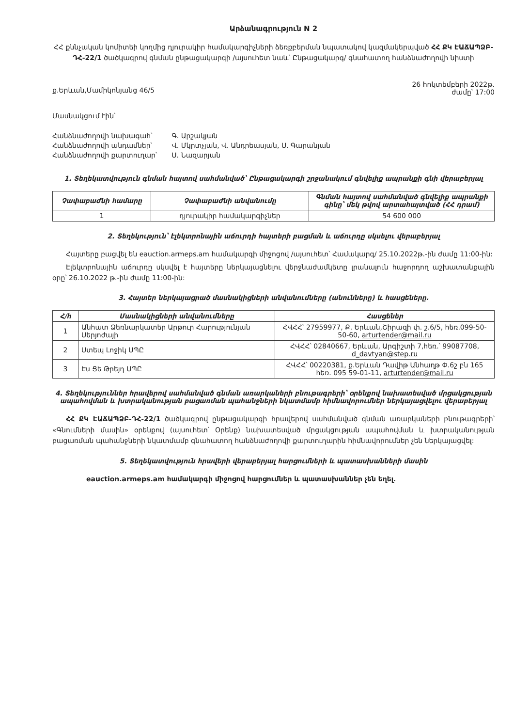Արձանագրություն N 2
ՀՀ քննչական կոմիտեի կողմից դյուրակիր համակարգիչների ձեռքբերման նպատակով կազմակերպված ՀՀ ՔԿ ԷԱՃԱՊՁԲ-ԴՀ-22/1 ծածկագրով գնման ընթացակարգի /այսուհետ նաև՝ Ընթացակարգ/ գնահատող հանձնաժողովի նիստի
ք.Երևան,Մամիկոնյանց 46/5 26 հոկտեմբերի 2022թ.
ժամը՝ 17:00
Մասնակցում էին՝
| Հանձնաժողովի նախագահ՝ | Գ. Արշակյան |
| Հանձնաժողովի անդամներ՝ | Վ. Մկրտչյան, Վ. Անդրեասյան, Ս. Գարանյան |
| Հանձնաժողովի քարտուղար՝ | Ս. Նազարյան |
1. Տեղեկատվություն գնման հայտով սահմանված՝ Ընթացակարգի շրջանակում գնվելիք ապրանքի գնի վերաբերյալ
| Չափաբաժնի համարը | Չափաբաժնի անվանումը | Գնման հայտով սահմանված գնվելիք ապրանքի գինը՝ մեկ թվով արտահայտված (ՀՀ դրամ) |
| --- | --- | --- |
| 1 | դյուրակիր համակարգիչներ | 54 600 000 |
2. Տեղեկություն՝ էլեկտրոնային աճուրդի հայտերի բացման և աճուրդը սկսելու վերաբերյալ
  Հայտերը բացվել են eauction.armeps.am համակարգի միջոցով /այսուհետ՝ Համակարգ/ 25.10.2022թ.-ին ժամը 11:00-ին:
  Էլեկտրոնային աճուրդը սկսվել է հայտերը ներկայացնելու վերջնաժամկետը լրանալուն հաջորդող աշխատանքային օրը՝ 26.10.2022 թ.-ին ժամը 11:00-ին:
3. Հայտեր ներկայացրած մասնակիցների անվանումները (անունները) և հասցեները.
| Հ/հ | Մասնակիցների անվանումները | Հասցեներ |
| --- | --- | --- |
| 1 | Անհատ Ձեռնարկատեր Արթուր Հարությունյան Սերյոժայի | ՀՎՀՀ՝ 27959977, Ք. Երևան,Շիրազի փ. շ.6/5, հեռ.099-50-50-60, arturtender@mail.ru |
| 2 | Ստեպ Լոջիկ ՍՊԸ | ՀՎՀՀ՝ 02840667, Երևան, Արգիշտի 7,հեռ.՝ 99087708, d_davtyan@step.ru |
| 3 | Էս Ցե Թրեյդ ՍՊԸ | ՀՎՀՀ՝ 00220381, ք.Երևան Դավիթ Անհաղթ Փ.6շ բն 165 հեռ. 095 59-01-11, arturtender@mail.ru |
4. Տեղեկություններ հրավերով սահմանված գնման առարկաների բնութագրերի՝ օրենքով նախատեսված մրցակցության ապահովման և խտրականության բացառման պահանջների նկատմամբ հիմնավորումներ ներկայացվելու վերաբերյալ
  ՀՀ ՔԿ ԷԱՃԱՊՁԲ-ԴՀ-22/1 ծածկագրով ընթացակարգի հրավերով սահմանված գնման առարկաների բնութագրերի՝ «Գնումների մասին» օրենքով (այսուհետ՝ Օրենք) նախատեսված մրցակցության ապահովման և խտրականության բացառման պահանջների նկատմամբ գնահատող հանձնաժողովի քարտուղարին հիմնավորումներ չեն ներկայացվել:
5. Տեղեկատվություն հրավերի վերաբերյալ հարցումների և պատասխանների մասին
eauction.armeps.am համակարգի միջոցով հարցումներ և պատասխաններ չեն եղել.